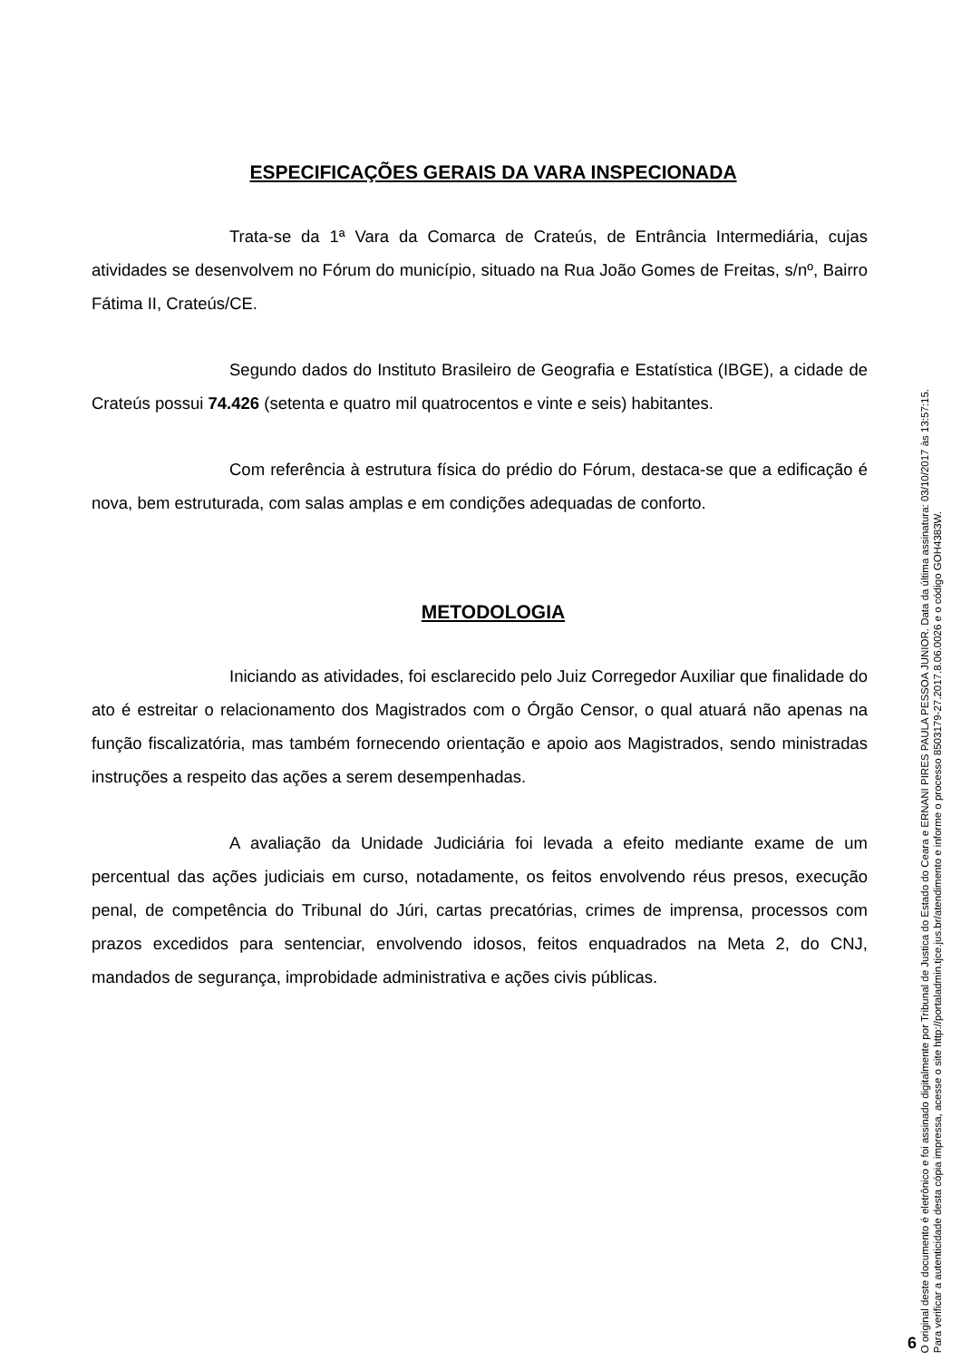ESPECIFICAÇÕES GERAIS DA VARA INSPECIONADA
Trata-se da 1ª Vara da Comarca de Crateús, de Entrância Intermediária, cujas atividades se desenvolvem no Fórum do município, situado na Rua João Gomes de Freitas, s/nº, Bairro Fátima II, Crateús/CE.
Segundo dados do Instituto Brasileiro de Geografia e Estatística (IBGE), a cidade de Crateús possui 74.426 (setenta e quatro mil quatrocentos e vinte e seis) habitantes.
Com referência à estrutura física do prédio do Fórum, destaca-se que a edificação é nova, bem estruturada, com salas amplas e em condições adequadas de conforto.
METODOLOGIA
Iniciando as atividades, foi esclarecido pelo Juiz Corregedor Auxiliar que finalidade do ato é estreitar o relacionamento dos Magistrados com o Órgão Censor, o qual atuará não apenas na função fiscalizatória, mas também fornecendo orientação e apoio aos Magistrados, sendo ministradas instruções a respeito das ações a serem desempenhadas.
A avaliação da Unidade Judiciária foi levada a efeito mediante exame de um percentual das ações judiciais em curso, notadamente, os feitos envolvendo réus presos, execução penal, de competência do Tribunal do Júri, cartas precatórias, crimes de imprensa, processos com prazos excedidos para sentenciar, envolvendo idosos, feitos enquadrados na Meta 2, do CNJ, mandados de segurança, improbidade administrativa e ações civis públicas.
6
O original deste documento é eletrônico e foi assinado digitalmente por Tribunal de Justica do Estado do Ceara e ERNANI PIRES PAULA PESSOA JUNIOR. Data da última assinatura: 03/10/2017 às 13:57:15.
Para verificar a autenticidade desta cópia impressa, acesse o site http://portaladmin.tjce.jus.br/atendimento e informe o processo 8503179-27.2017.8.06.0026 e o código GOH4383W.